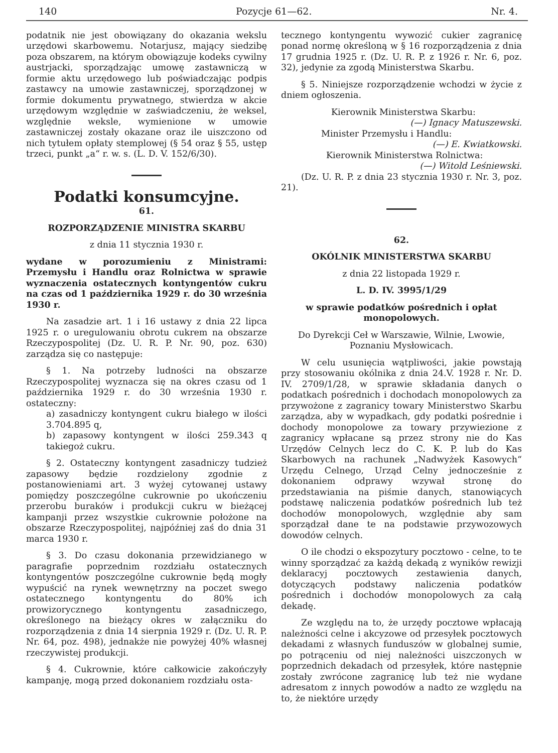140 Pozycje 61—62. Nr. 4.
podatnik nie jest obowiązany do okazania wekslu urzędowi skarbowemu. Notarjusz, mający siedzibę poza obszarem, na którym obowiązuje kodeks cywilny austrjacki, sporządzając umowę zastawniczą w formie aktu urzędowego lub poświadczając podpis zastawcy na umowie zastawniczej, sporządzonej w formie dokumentu prywatnego, stwierdza w akcie urzędowym względnie w zaświadczeniu, że weksel, względnie weksle, wymienione w umowie zastawniczej zostały okazane oraz ile uiszczono od nich tytułem opłaty stemplowej (§ 54 oraz § 55, ustęp trzeci, punkt „a“ r. w. s. (L. D. V. 152/6/30).
Podatki konsumcyjne.
61.
ROZPORZĄDZENIE MINISTRA SKARBU
z dnia 11 stycznia 1930 r.
wydane w porozumieniu z Ministrami: Przemysłu i Handlu oraz Rolnictwa w sprawie wyznaczenia ostatecznych kontyngentów cukru na czas od 1 października 1929 r. do 30 września 1930 r.
Na zasadzie art. 1 i 16 ustawy z dnia 22 lipca 1925 r. o uregulowaniu obrotu cukrem na obszarze Rzeczypospolitej (Dz. U. R. P. Nr. 90, poz. 630) zarządza się co następuje:
§ 1. Na potrzeby ludności na obszarze Rzeczypospolitej wyznacza się na okres czasu od 1 października 1929 r. do 30 września 1930 r. ostateczny:
a) zasadniczy kontyngent cukru białego w ilości 3.704.895 q,
b) zapasowy kontyngent w ilości 259.343 q takiegoż cukru.
§ 2. Ostateczny kontyngent zasadniczy tudzież zapasowy będzie rozdzielony zgodnie z postanowieniami art. 3 wyżej cytowanej ustawy pomiędzy poszczególne cukrownie po ukończeniu przerobu buraków i produkcji cukru w bieżącej kampanji przez wszystkie cukrownie położone na obszarze Rzeczypospolitej, najpóźniej zaś do dnia 31 marca 1930 r.
§ 3. Do czasu dokonania przewidzianego w paragrafie poprzednim rozdziału ostatecznych kontyngentów poszczególne cukrownie będą mogły wypuścić na rynek wewnętrzny na poczet swego ostatecznego kontyngentu do 80% ich prowizorycznego kontyngentu zasadniczego, określonego na bieżący okres w załączniku do rozporządzenia z dnia 14 sierpnia 1929 r. (Dz. U. R. P. Nr. 64, poz. 498), jednakże nie powyżej 40% własnej rzeczywistej produkcji.
§ 4. Cukrownie, które całkowicie zakończyły kampanję, mogą przed dokonaniem rozdziału osta-
tecznego kontyngentu wywozić cukier zagranicę ponad normę określoną w § 16 rozporządzenia z dnia 17 grudnia 1925 r. (Dz. U. R. P. z 1926 r. Nr. 6, poz. 32), jedynie za zgodą Ministerstwa Skarbu.
§ 5. Niniejsze rozporządzenie wchodzi w życie z dniem ogłoszenia.
Kierownik Ministerstwa Skarbu:
(—) Ignacy Matuszewski.
Minister Przemysłu i Handlu:
(—) E. Kwiatkowski.
Kierownik Ministerstwa Rolnictwa:
(—) Witold Leśniewski.
(Dz. U. R. P. z dnia 23 stycznia 1930 r. Nr. 3, poz. 21).
62.
OKÓLNIK MINISTERSTWA SKARBU
z dnia 22 listopada 1929 r.
L. D. IV. 3995/1/29
w sprawie podatków pośrednich i opłat monopolowych.
Do Dyrekcji Ceł w Warszawie, Wilnie, Lwowie, Poznaniu Mysłowicach.
W celu usunięcia wątpliwości, jakie powstają przy stosowaniu okólnika z dnia 24.V. 1928 r. Nr. D. IV. 2709/1/28, w sprawie składania danych o podatkach pośrednich i dochodach monopolowych za przywożone z zagranicy towary Ministerstwo Skarbu zarządza, aby w wypadkach, gdy podatki pośrednie i dochody monopolowe za towary przywiezione z zagranicy wpłacane są przez strony nie do Kas Urzędów Celnych lecz do C. K. P. lub do Kas Skarbowych na rachunek „Nadwyżek Kasowych“ Urzędu Celnego, Urząd Celny jednocześnie z dokonaniem odprawy wzywał stronę do przedstawiania na piśmie danych, stanowiących podstawę naliczenia podatków pośrednich lub też dochodów monopolowych, względnie aby sam sporządzał dane te na podstawie przywozowych dowodów celnych.
O ile chodzi o ekspozytury pocztowo - celne, to te winny sporządzać za każdą dekadą z wyników rewizji deklaracyj pocztowych zestawienia danych, dotyczących podstawy naliczenia podatków pośrednich i dochodów monopolowych za całą dekadę.
Ze względu na to, że urzędy pocztowe wpłacają należności celne i akcyzowe od przesyłek pocztowych dekadami z własnych funduszów w globalnej sumie, po potrąceniu od niej należności uiszczonych w poprzednich dekadach od przesyłek, które następnie zostały zwrócone zagranicę lub też nie wydane adresatom z innych powodów a nadto ze względu na to, że niektóre urzędy